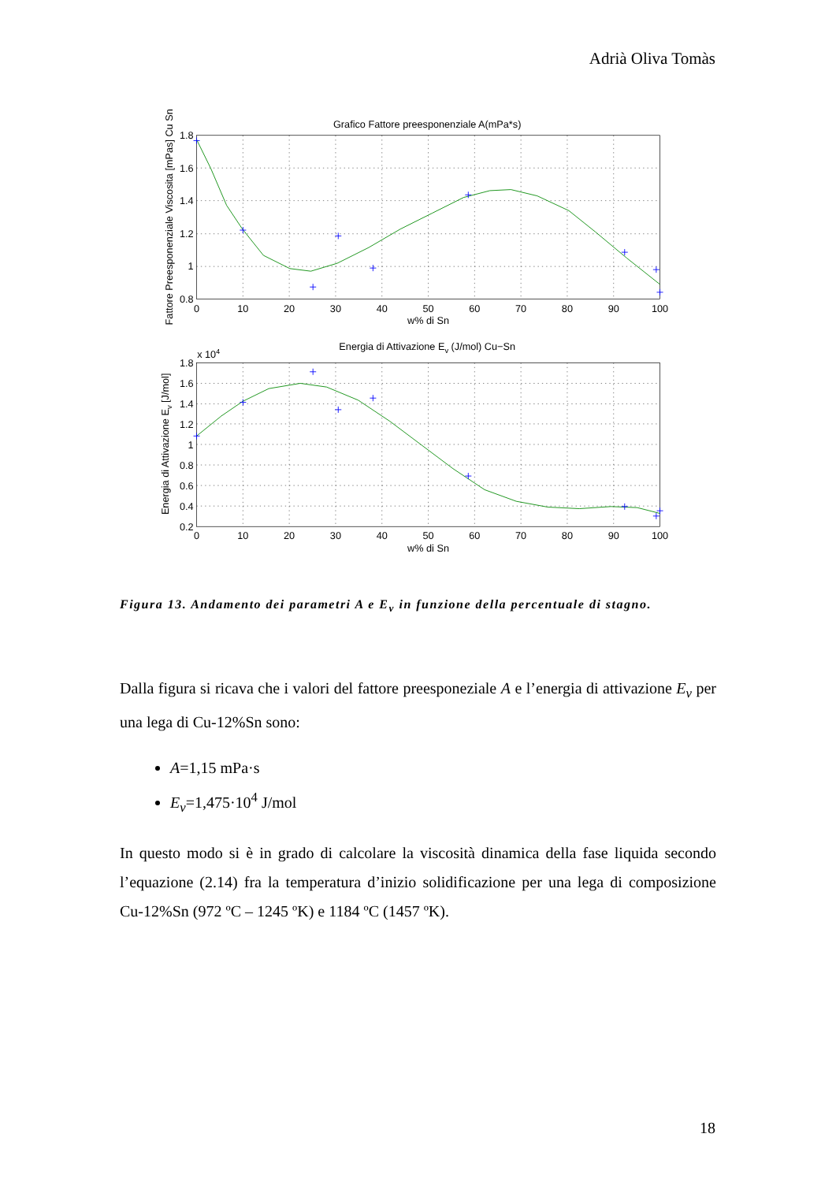Adrià Oliva Tomàs
Grafico Fattore preesponenziale A(mPa*s)
1.8
1.6
1.4
1.2
1
0.8
0
10
20
30
40
50
60
70
80
90
100
w% di Sn
Fattore Preesponenziale Viscosita [mPas] Cu Sn
Energia di Attivazione Ev (J/mol) Cu−Sn
x 104
1.8
1.6
1.4
1.2
1
0.8
0.6
0.4
0.2
0
10
20
30
40
50
60
70
80
90
100
w% di Sn
Energia di Attivazione Ev [J/mol]
Figura 13. Andamento dei parametri A e E<sub>v</sub> in funzione della percentuale di stagno.
Dalla figura si ricava che i valori del fattore preesponeziale A e l’energia di attivazione E<sub>v</sub> per una lega di Cu-12%Sn sono:
A=1,15 mPa·s
E<sub>v</sub>=1,475·10<sup>4</sup> J/mol
In questo modo si è in grado di calcolare la viscosità dinamica della fase liquida secondo l’equazione (2.14) fra la temperatura d’inizio solidificazione per una lega di composizione Cu-12%Sn (972 ºC – 1245 ºK) e 1184 ºC (1457 ºK).
18